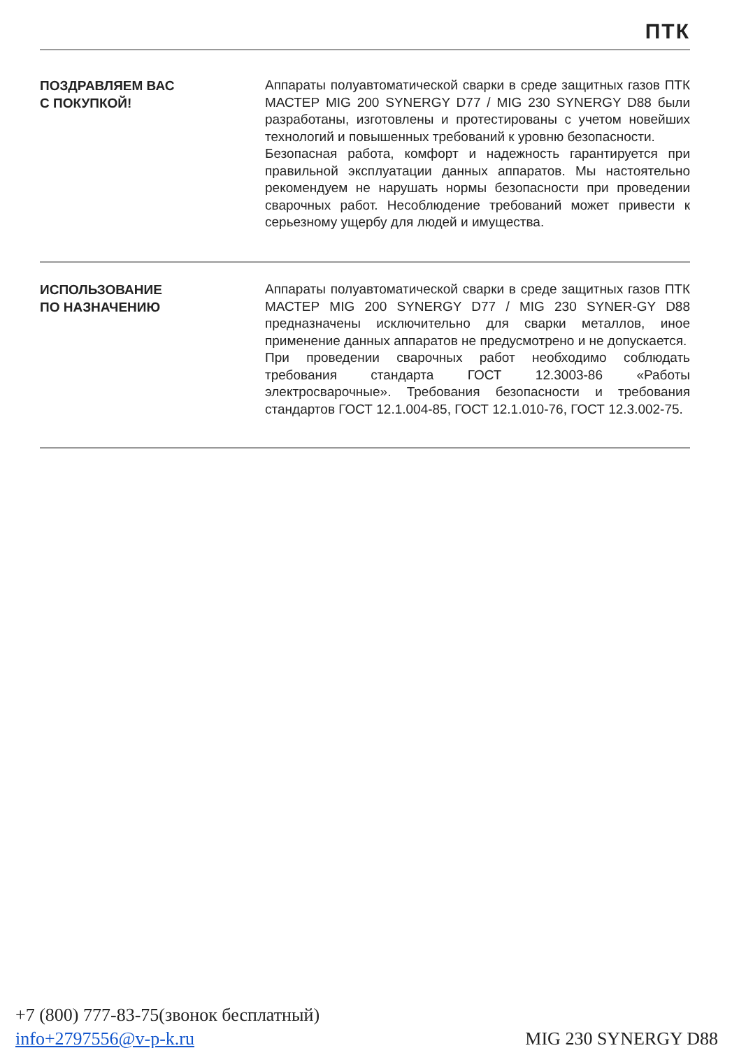ПТК
ПОЗДРАВЛЯЕМ ВАС
С ПОКУПКОЙ!
Аппараты полуавтоматической сварки в среде защитных газов ПТК МАСТЕР MIG 200 SYNERGY D77 / MIG 230 SYNERGY D88 были разработаны, изготовлены и протестированы с учетом новейших технологий и повышенных требований к уровню безопасности.
Безопасная работа, комфорт и надежность гарантируется при правильной эксплуатации данных аппаратов. Мы настоятельно рекомендуем не нарушать нормы безопасности при проведении сварочных работ. Несоблюдение требований может привести к серьезному ущербу для людей и имущества.
ИСПОЛЬЗОВАНИЕ
ПО НАЗНАЧЕНИЮ
Аппараты полуавтоматической сварки в среде защитных газов ПТК МАСТЕР MIG 200 SYNERGY D77 / MIG 230 SYNER-GY D88 предназначены исключительно для сварки металлов, иное применение данных аппаратов не предусмотрено и не допускается.
При проведении сварочных работ необходимо соблюдать требования стандарта ГОСТ 12.3003-86 «Работы электросварочные». Требования безопасности и требования стандартов ГОСТ 12.1.004-85, ГОСТ 12.1.010-76, ГОСТ 12.3.002-75.
+7 (800) 777-83-75(звонок бесплатный)
info+2797556@v-p-k.ru MIG 230 SYNERGY D88